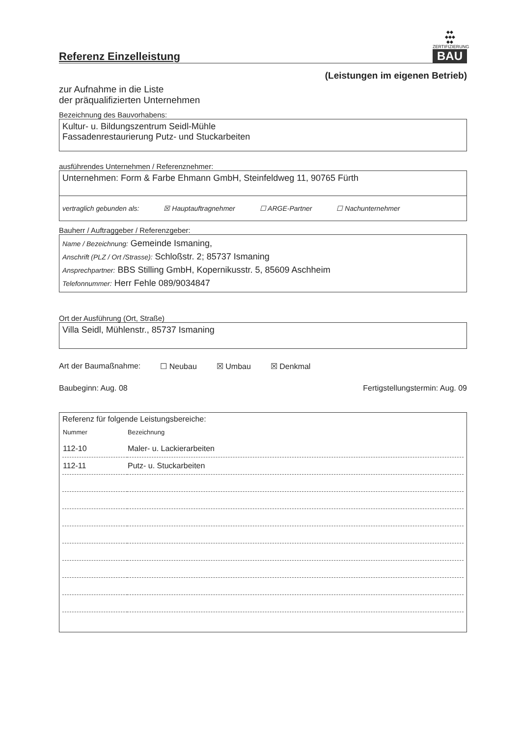Referenz Einzelleistung
◆◆
◆◆◆
◆◆
ZERTIFIZIERUNG
BAU
(Leistungen im eigenen Betrieb)
zur Aufnahme in die Liste
der präqualifizierten Unternehmen
Bezeichnung des Bauvorhabens:
Kultur- u. Bildungszentrum Seidl-Mühle
Fassadenrestaurierung Putz- und Stuckarbeiten
ausführendes Unternehmen / Referenznehmer:
Unternehmen: Form & Farbe Ehmann GmbH, Steinfeldweg 11, 90765 Fürth
vertraglich gebunden als: ☒ Hauptauftragnehmer ☐ ARGE-Partner ☐ Nachunternehmer
Bauherr / Auftraggeber / Referenzgeber:
Name / Bezeichnung: Gemeinde Ismaning,
Anschrift (PLZ / Ort /Strasse): Schloßstr. 2; 85737 Ismaning
Ansprechpartner: BBS Stilling GmbH, Kopernikusstr. 5, 85609 Aschheim
Telefonnummer: Herr Fehle 089/9034847
Ort der Ausführung (Ort, Straße)
Villa Seidl, Mühlenstr., 85737 Ismaning
Art der Baumaßnahme: ☐ Neubau ☒ Umbau ☒ Denkmal
Baubeginn: Aug. 08 Fertigstellungstermin: Aug. 09
Referenz für folgende Leistungsbereiche:
| Nummer | Bezeichnung |
| 112-10 | Maler- u. Lackierarbeiten |
| 112-11 | Putz- u. Stuckarbeiten |